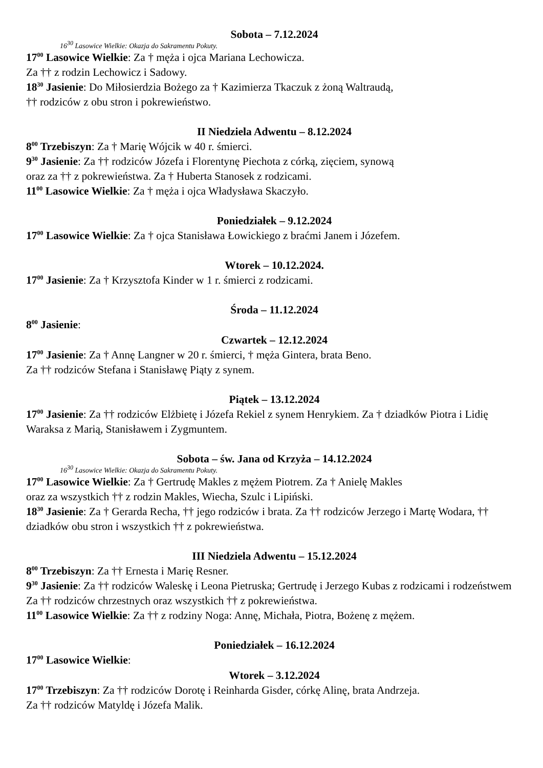Sobota – 7.12.2024
16<sup>30</sup> Lasowice Wielkie: Okazja do Sakramentu Pokuty.
17<sup>00</sup> Lasowice Wielkie: Za † męża i ojca Mariana Lechowicza.
Za †† z rodzin Lechowicz i Sadowy.
18<sup>30</sup> Jasienie: Do Miłosierdzia Bożego za † Kazimierza Tkaczuk z żoną Waltraudą,
†† rodziców z obu stron i pokrewieństwo.
II Niedziela Adwentu – 8.12.2024
8<sup>00</sup> Trzebiszyn: Za † Marię Wójcik w 40 r. śmierci.
9<sup>30</sup> Jasienie: Za †† rodziców Józefa i Florentynę Piechota z córką, zięciem, synową
oraz za †† z pokrewieństwa. Za † Huberta Stanosek z rodzicami.
11<sup>00</sup> Lasowice Wielkie: Za † męża i ojca Władysława Skaczyło.
Poniedziałek – 9.12.2024
17<sup>00</sup> Lasowice Wielkie: Za † ojca Stanisława Łowickiego z braćmi Janem i Józefem.
Wtorek – 10.12.2024.
17<sup>00</sup> Jasienie: Za † Krzysztofa Kinder w 1 r. śmierci z rodzicami.
Środa – 11.12.2024
8<sup>00</sup> Jasienie:
Czwartek – 12.12.2024
17<sup>00</sup> Jasienie: Za † Annę Langner w 20 r. śmierci, † męża Gintera, brata Beno.
Za †† rodziców Stefana i Stanisławę Piąty z synem.
Piątek – 13.12.2024
17<sup>00</sup> Jasienie: Za †† rodziców Elżbietę i Józefa Rekiel z synem Henrykiem. Za † dziadków Piotra i Lidię Waraksa z Marią, Stanisławem i Zygmuntem.
Sobota – św. Jana od Krzyża – 14.12.2024
16<sup>30</sup> Lasowice Wielkie: Okazja do Sakramentu Pokuty.
17<sup>00</sup> Lasowice Wielkie: Za † Gertrudę Makles z mężem Piotrem. Za † Anielę Makles
oraz za wszystkich †† z rodzin Makles, Wiecha, Szulc i Lipiński.
18<sup>30</sup> Jasienie: Za † Gerarda Recha, †† jego rodziców i brata. Za †† rodziców Jerzego i Martę Wodara, †† dziadków obu stron i wszystkich †† z pokrewieństwa.
III Niedziela Adwentu – 15.12.2024
8<sup>00</sup> Trzebiszyn: Za †† Ernesta i Marię Resner.
9<sup>30</sup> Jasienie: Za †† rodziców Waleskę i Leona Pietruska; Gertrudę i Jerzego Kubas z rodzicami i rodzeństwem Za †† rodziców chrzestnych oraz wszystkich †† z pokrewieństwa.
11<sup>00</sup> Lasowice Wielkie: Za †† z rodziny Noga: Annę, Michała, Piotra, Bożenę z mężem.
Poniedziałek – 16.12.2024
17<sup>00</sup> Lasowice Wielkie:
Wtorek – 3.12.2024
17<sup>00</sup> Trzebiszyn: Za †† rodziców Dorotę i Reinharda Gisder, córkę Alinę, brata Andrzeja.
Za †† rodziców Matyldę i Józefa Malik.